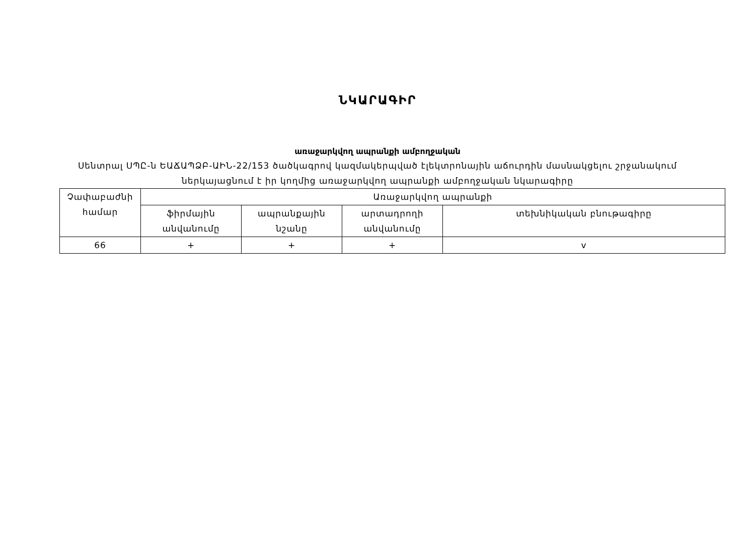ՆԿԱՐԱԳԻՐ
առաջարկվող ապրանքի ամբողջական
Սենտրալ ՍՊԸ-ն ԵԱՃԱՊՁԲ-ԱԻՆ-22/153 ծածկագրով կազմակերպված էլեկտրոնային աճուրդին մասնակցելու շրջանակում ներկայացնում է իր կողմից առաջարկվող ապրանքի ամբողջական նկարագիրը
| Չափաբաժնի համար | Առաջարկվող ապրանքի | | | |
| --- | --- | --- | --- | --- |
| | ֆիրմային անվանումը | ապրանքային նշանը | արտադրողի անվանումը | տեխնիկական բնութագիրը |
| 66 | + | + | + | v |